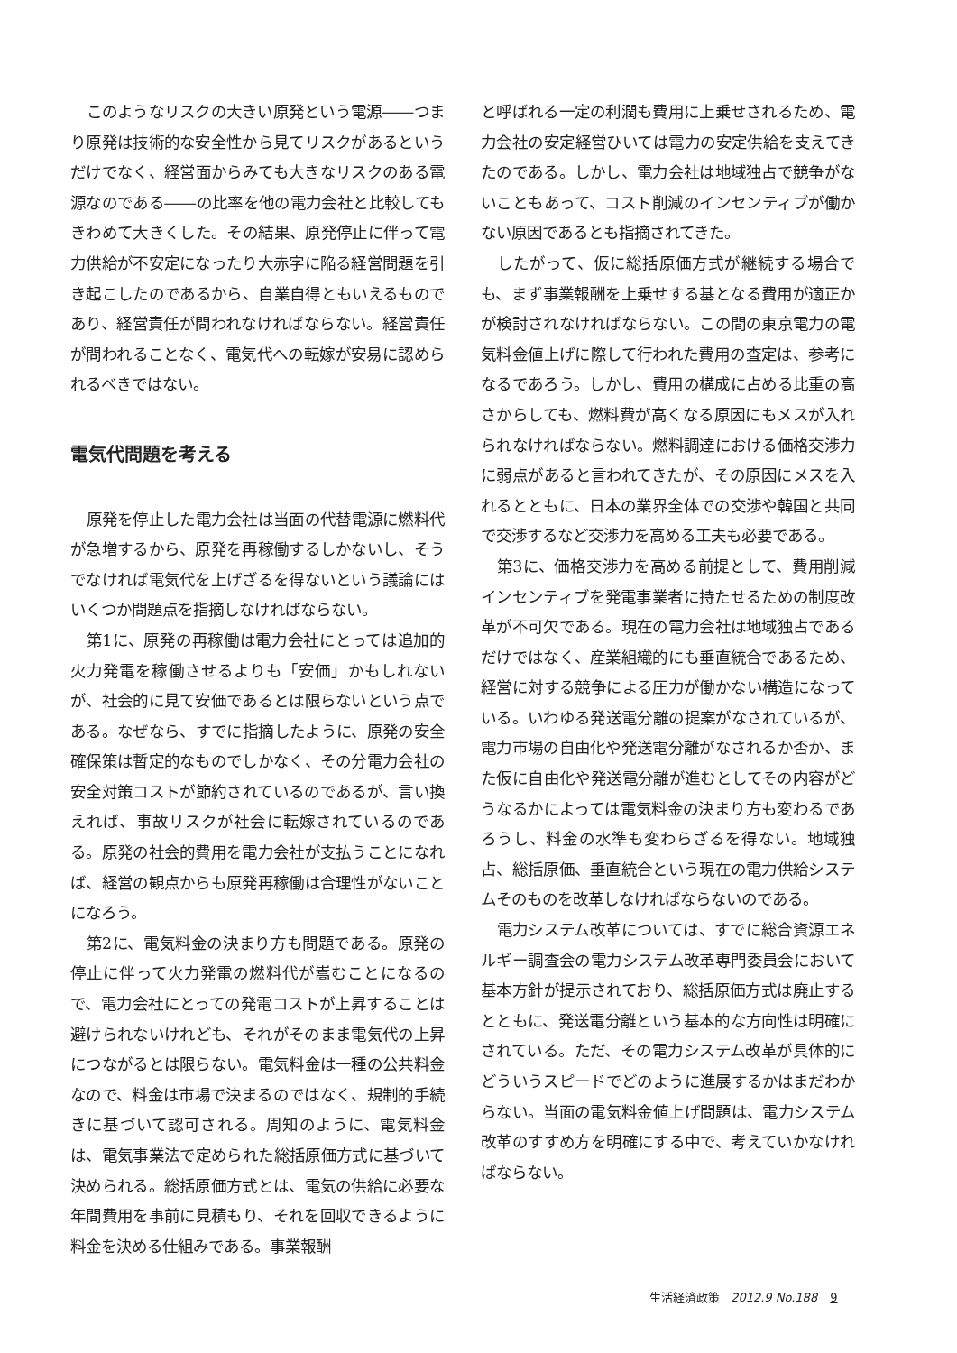このようなリスクの大きい原発という電源――つまり原発は技術的な安全性から見てリスクがあるというだけでなく、経営面からみても大きなリスクのある電源なのである――の比率を他の電力会社と比較してもきわめて大きくした。その結果、原発停止に伴って電力供給が不安定になったり大赤字に陥る経営問題を引き起こしたのであるから、自業自得ともいえるものであり、経営責任が問われなければならない。経営責任が問われることなく、電気代への転嫁が安易に認められるべきではない。
電気代問題を考える
原発を停止した電力会社は当面の代替電源に燃料代が急増するから、原発を再稼働するしかないし、そうでなければ電気代を上げざるを得ないという議論にはいくつか問題点を指摘しなければならない。
第1に、原発の再稼働は電力会社にとっては追加的火力発電を稼働させるよりも「安価」かもしれないが、社会的に見て安価であるとは限らないという点である。なぜなら、すでに指摘したように、原発の安全確保策は暫定的なものでしかなく、その分電力会社の安全対策コストが節約されているのであるが、言い換えれば、事故リスクが社会に転嫁されているのである。原発の社会的費用を電力会社が支払うことになれば、経営の観点からも原発再稼働は合理性がないことになろう。
第2に、電気料金の決まり方も問題である。原発の停止に伴って火力発電の燃料代が嵩むことになるので、電力会社にとっての発電コストが上昇することは避けられないけれども、それがそのまま電気代の上昇につながるとは限らない。電気料金は一種の公共料金なので、料金は市場で決まるのではなく、規制的手続きに基づいて認可される。周知のように、電気料金は、電気事業法で定められた総括原価方式に基づいて決められる。総括原価方式とは、電気の供給に必要な年間費用を事前に見積もり、それを回収できるように料金を決める仕組みである。事業報酬
と呼ばれる一定の利潤も費用に上乗せされるため、電力会社の安定経営ひいては電力の安定供給を支えてきたのである。しかし、電力会社は地域独占で競争がないこともあって、コスト削減のインセンティブが働かない原因であるとも指摘されてきた。
したがって、仮に総括原価方式が継続する場合でも、まず事業報酬を上乗せする基となる費用が適正かが検討されなければならない。この間の東京電力の電気料金値上げに際して行われた費用の査定は、参考になるであろう。しかし、費用の構成に占める比重の高さからしても、燃料費が高くなる原因にもメスが入れられなければならない。燃料調達における価格交渉力に弱点があると言われてきたが、その原因にメスを入れるとともに、日本の業界全体での交渉や韓国と共同で交渉するなど交渉力を高める工夫も必要である。
第3に、価格交渉力を高める前提として、費用削減インセンティブを発電事業者に持たせるための制度改革が不可欠である。現在の電力会社は地域独占であるだけではなく、産業組織的にも垂直統合であるため、経営に対する競争による圧力が働かない構造になっている。いわゆる発送電分離の提案がなされているが、電力市場の自由化や発送電分離がなされるか否か、また仮に自由化や発送電分離が進むとしてその内容がどうなるかによっては電気料金の決まり方も変わるであろうし、料金の水準も変わらざるを得ない。地域独占、総括原価、垂直統合という現在の電力供給システムそのものを改革しなければならないのである。
電力システム改革については、すでに総合資源エネルギー調査会の電力システム改革専門委員会において基本方針が提示されており、総括原価方式は廃止するとともに、発送電分離という基本的な方向性は明確にされている。ただ、その電力システム改革が具体的にどういうスピードでどのように進展するかはまだわからない。当面の電気料金値上げ問題は、電力システム改革のすすめ方を明確にする中で、考えていかなければならない。
生活経済政策 2012.9 No.188 9